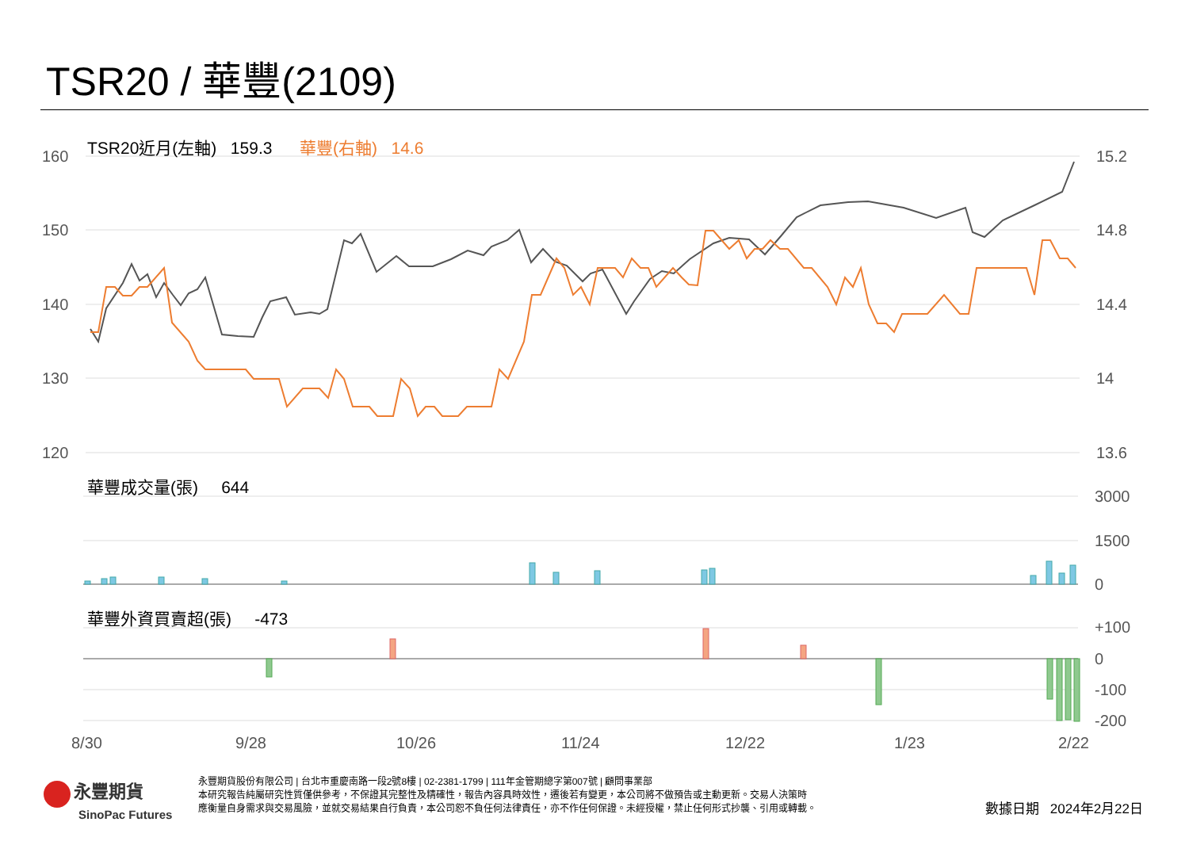TSR20 / 華豐(2109)
TSR20近月(左軸) 159.3 華豐(右軸) 14.6
160
150
140
130
120
15.2
14.8
14.4
14
13.6
華豐成交量(張) 644
3000
1500
0
華豐外資買賣超(張) -473
+100
0
-100
-200
8/30 9/28 10/26 11/24 12/22 1/23 2/22
永豐期貨
SinoPac Futures
永豐期貨股份有限公司 | 台北市重慶南路一段2號8樓 | 02-2381-1799 | 111年金管期總字第007號 | 顧問事業部
本研究報告純屬研究性質僅供參考，不保證其完整性及精確性，報告內容具時效性，遷後若有變更，本公司將不做預告或主動更新。交易人決策時
應衡量自身需求與交易風險，並就交易結果自行負責，本公司恕不負任何法律責任，亦不作任何保證。未經授權，禁止任何形式抄襲、引用或轉載。
數據日期 2024年2月22日